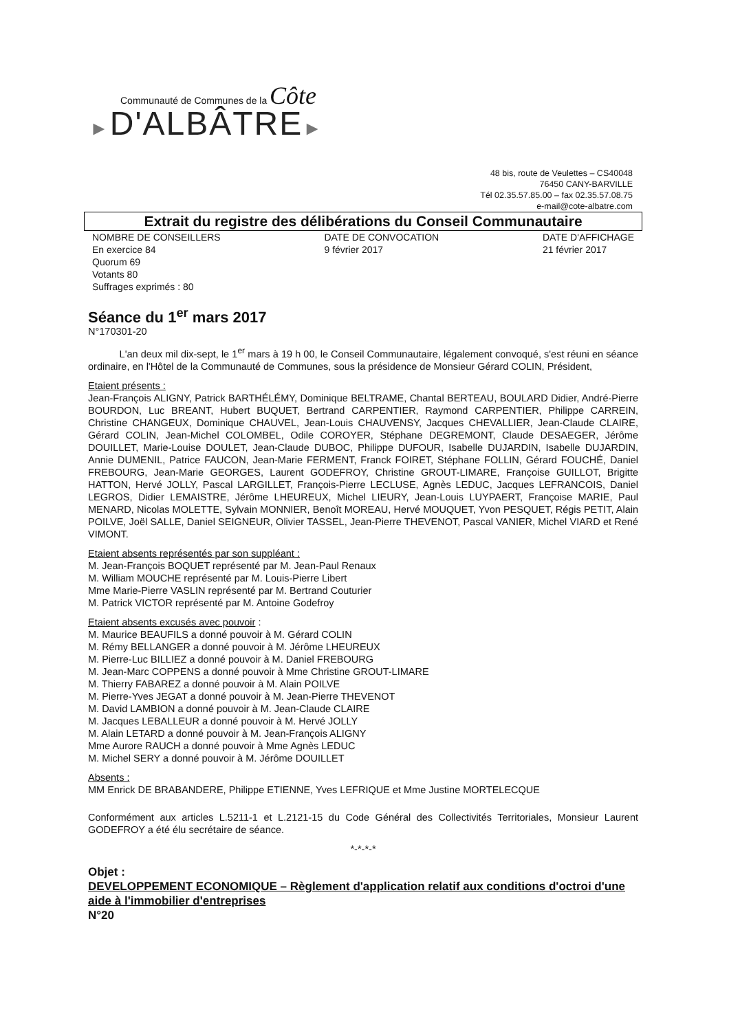Communauté de Communes de la Côte
►D'ALBÂTRE►
48 bis, route de Veulettes – CS40048
76450 CANY-BARVILLE
Tél 02.35.57.85.00 – fax 02.35.57.08.75
e-mail@cote-albatre.com
Extrait du registre des délibérations du Conseil Communautaire
NOMBRE DE CONSEILLERS
En exercice 84
Quorum 69
Votants 80
Suffrages exprimés : 80
DATE DE CONVOCATION
9 février 2017
DATE D'AFFICHAGE
21 février 2017
Séance du 1<sup>er</sup> mars 2017
N°170301-20
L'an deux mil dix-sept, le 1<sup>er</sup> mars à 19 h 00, le Conseil Communautaire, légalement convoqué, s'est réuni en séance ordinaire, en l'Hôtel de la Communauté de Communes, sous la présidence de Monsieur Gérard COLIN, Président,
Etaient présents :
Jean-François ALIGNY, Patrick BARTHÉLÉMY, Dominique BELTRAME, Chantal BERTEAU, BOULARD Didier, André-Pierre BOURDON, Luc BREANT, Hubert BUQUET, Bertrand CARPENTIER, Raymond CARPENTIER, Philippe CARREIN, Christine CHANGEUX, Dominique CHAUVEL, Jean-Louis CHAUVENSY, Jacques CHEVALLIER, Jean-Claude CLAIRE, Gérard COLIN, Jean-Michel COLOMBEL, Odile COROYER, Stéphane DEGREMONT, Claude DESAEGER, Jérôme DOUILLET, Marie-Louise DOULET, Jean-Claude DUBOC, Philippe DUFOUR, Isabelle DUJARDIN, Isabelle DUJARDIN, Annie DUMENIL, Patrice FAUCON, Jean-Marie FERMENT, Franck FOIRET, Stéphane FOLLIN, Gérard FOUCHÉ, Daniel FREBOURG, Jean-Marie GEORGES, Laurent GODEFROY, Christine GROUT-LIMARE, Françoise GUILLOT, Brigitte HATTON, Hervé JOLLY, Pascal LARGILLET, François-Pierre LECLUSE, Agnès LEDUC, Jacques LEFRANCOIS, Daniel LEGROS, Didier LEMAISTRE, Jérôme LHEUREUX, Michel LIEURY, Jean-Louis LUYPAERT, Françoise MARIE, Paul MENARD, Nicolas MOLETTE, Sylvain MONNIER, Benoît MOREAU, Hervé MOUQUET, Yvon PESQUET, Régis PETIT, Alain POILVE, Joël SALLE, Daniel SEIGNEUR, Olivier TASSEL, Jean-Pierre THEVENOT, Pascal VANIER, Michel VIARD et René VIMONT.
Etaient absents représentés par son suppléant :
M. Jean-François BOQUET représenté par M. Jean-Paul Renaux
M. William MOUCHE représenté par M. Louis-Pierre Libert
Mme Marie-Pierre VASLIN représenté par M. Bertrand Couturier
M. Patrick VICTOR représenté par M. Antoine Godefroy
Etaient absents excusés avec pouvoir :
M. Maurice BEAUFILS a donné pouvoir à M. Gérard COLIN
M. Rémy BELLANGER a donné pouvoir à M. Jérôme LHEUREUX
M. Pierre-Luc BILLIEZ a donné pouvoir à M. Daniel FREBOURG
M. Jean-Marc COPPENS a donné pouvoir à Mme Christine GROUT-LIMARE
M. Thierry FABAREZ a donné pouvoir à M. Alain POILVE
M. Pierre-Yves JEGAT a donné pouvoir à M. Jean-Pierre THEVENOT
M. David LAMBION a donné pouvoir à M. Jean-Claude CLAIRE
M. Jacques LEBALLEUR a donné pouvoir à M. Hervé JOLLY
M. Alain LETARD a donné pouvoir à M. Jean-François ALIGNY
Mme Aurore RAUCH a donné pouvoir à Mme Agnès LEDUC
M. Michel SERY a donné pouvoir à M. Jérôme DOUILLET
Absents :
MM Enrick DE BRABANDERE, Philippe ETIENNE, Yves LEFRIQUE et Mme Justine MORTELECQUE
Conformément aux articles L.5211-1 et L.2121-15 du Code Général des Collectivités Territoriales, Monsieur Laurent GODEFROY a été élu secrétaire de séance.
*-*-*-*
Objet :
DEVELOPPEMENT ECONOMIQUE – Règlement d'application relatif aux conditions d'octroi d'une aide à l'immobilier d'entreprises
N°20